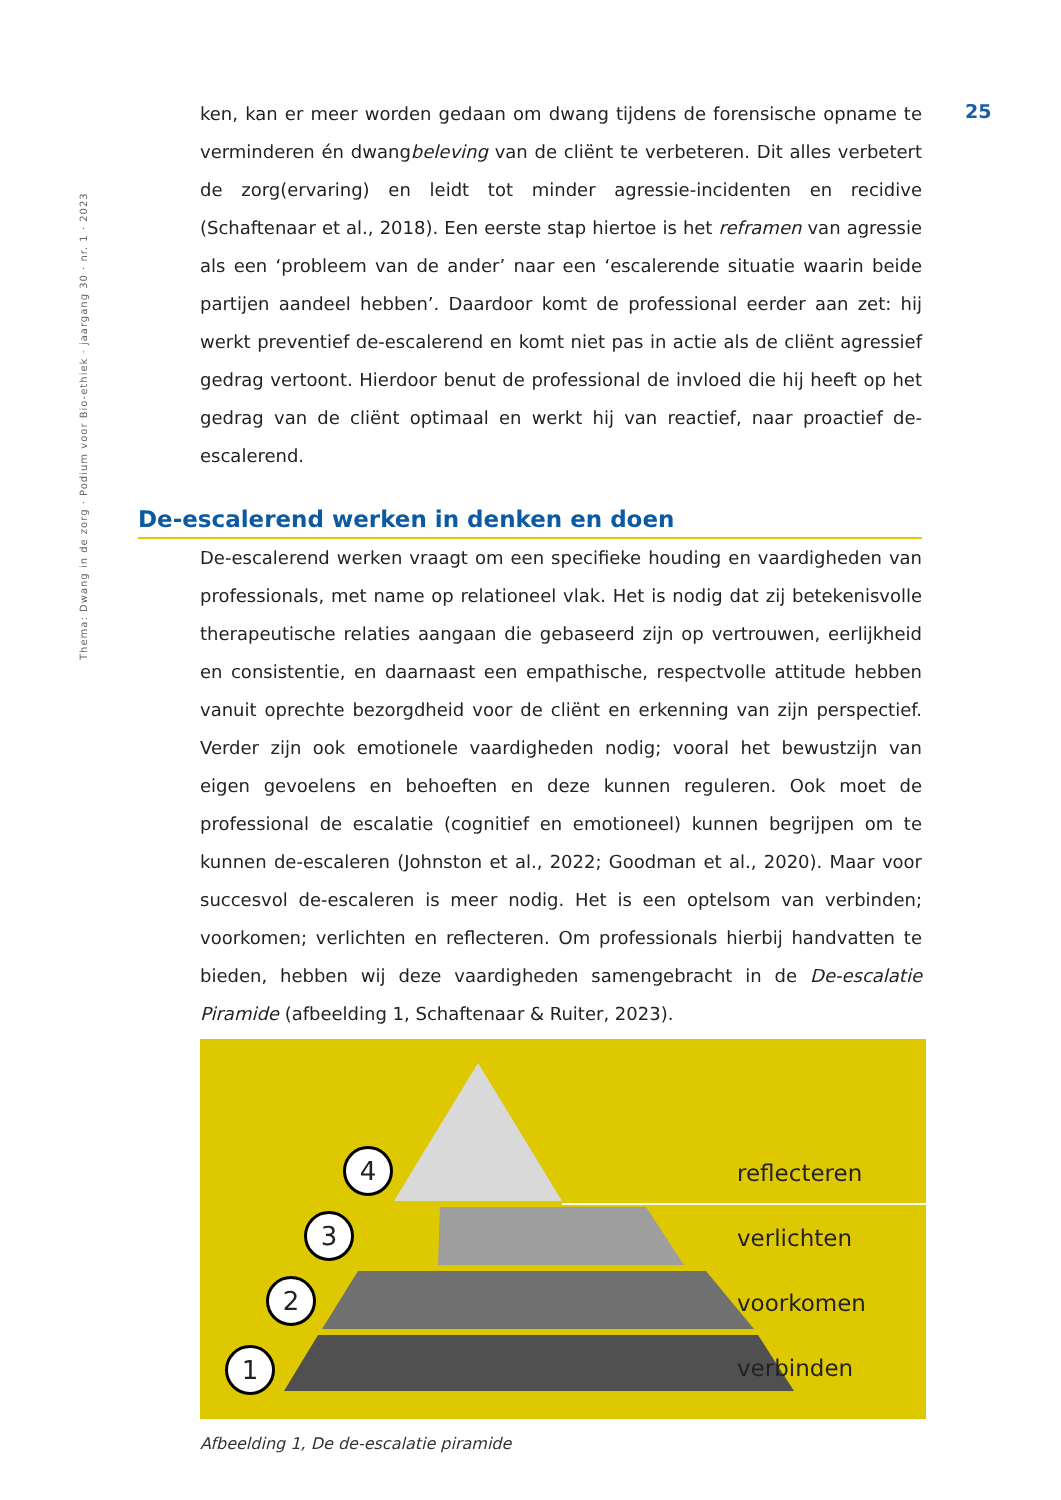Thema: Dwang in de zorg · Podium voor Bio-ethiek · jaargang 30 · nr. 1 · 2023
25
ken, kan er meer worden gedaan om dwang tijdens de forensische opname te verminderen én dwangbeleving van de cliënt te verbeteren. Dit alles verbetert de zorg(ervaring) en leidt tot minder agressie-incidenten en recidive (Schaftenaar et al., 2018). Een eerste stap hiertoe is het reframen van agressie als een ‘probleem van de ander’ naar een ‘escalerende situatie waarin beide partijen aandeel hebben’. Daardoor komt de professional eerder aan zet: hij werkt preventief de-escalerend en komt niet pas in actie als de cliënt agressief gedrag vertoont. Hierdoor benut de professional de invloed die hij heeft op het gedrag van de cliënt optimaal en werkt hij van reactief, naar proactief de-escalerend.
De-escalerend werken in denken en doen
De-escalerend werken vraagt om een specifieke houding en vaardigheden van professionals, met name op relationeel vlak. Het is nodig dat zij betekenisvolle therapeutische relaties aangaan die gebaseerd zijn op vertrouwen, eerlijkheid en consistentie, en daarnaast een empathische, respectvolle attitude hebben vanuit oprechte bezorgdheid voor de cliënt en erkenning van zijn perspectief. Verder zijn ook emotionele vaardigheden nodig; vooral het bewustzijn van eigen gevoelens en behoeften en deze kunnen reguleren. Ook moet de professional de escalatie (cognitief en emotioneel) kunnen begrijpen om te kunnen de-escaleren (Johnston et al., 2022; Goodman et al., 2020). Maar voor succesvol de-escaleren is meer nodig. Het is een optelsom van verbinden; voorkomen; verlichten en reflecteren. Om professionals hierbij handvatten te bieden, hebben wij deze vaardigheden samengebracht in de De-escalatie Piramide (afbeelding 1, Schaftenaar & Ruiter, 2023).
4
3
2
1
reflecteren
verlichten
voorkomen
verbinden
Afbeelding 1, De de-escalatie piramide